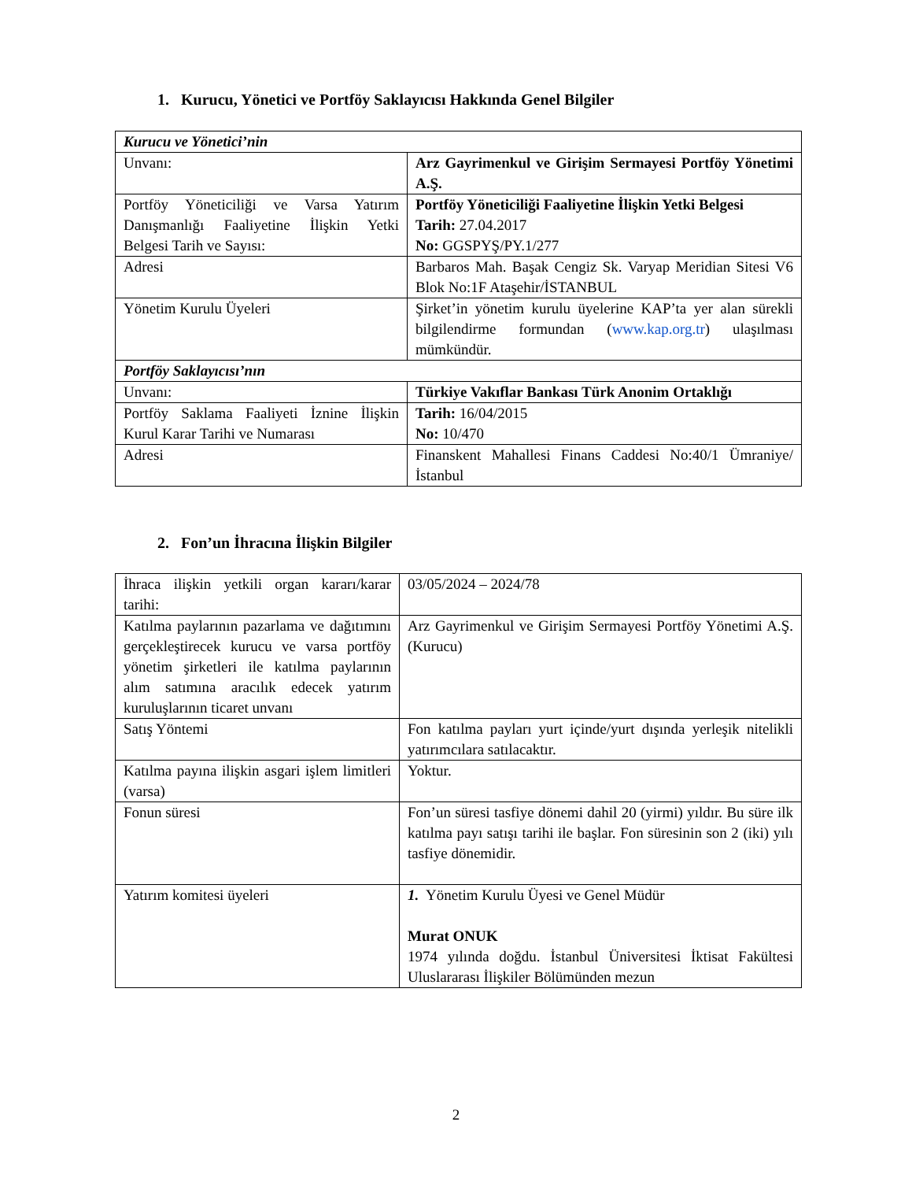1. Kurucu, Yönetici ve Portföy Saklayıcısı Hakkında Genel Bilgiler
| Kurucu ve Yönetici’nin | |
| Unvanı: | Arz Gayrimenkul ve Girişim Sermayesi Portföy Yönetimi A.Ş. |
| Portföy Yöneticiliği ve Varsa Yatırım Danışmanlığı Faaliyetine İlişkin Yetki Belgesi Tarih ve Sayısı: | Portföy Yöneticiliği Faaliyetine İlişkin Yetki Belgesi Tarih: 27.04.2017 No: GGSPYŞ/PY.1/277 |
| Adresi | Barbaros Mah. Başak Cengiz Sk. Varyap Meridian Sitesi V6 Blok No:1F Ataşehir/İSTANBUL |
| Yönetim Kurulu Üyeleri | Şirket’in yönetim kurulu üyelerine KAP’ta yer alan sürekli bilgilendirme formundan ( www.kap.org.tr ) ulaşılması mümkündür. |
| Portföy Saklayıcısı’nın | |
| Unvanı: | Türkiye Vakıflar Bankası Türk Anonim Ortaklığı |
| Portföy Saklama Faaliyeti İznine İlişkin Kurul Karar Tarihi ve Numarası | Tarih: 16/04/2015 No: 10/470 |
| Adresi | Finanskent Mahallesi Finans Caddesi No:40/1 Ümraniye/İstanbul |
2. Fon’un İhracına İlişkin Bilgiler
| İhraca ilişkin yetkili organ kararı/karar tarihi: | 03/05/2024 – 2024/78 |
| Katılma paylarının pazarlama ve dağıtımını gerçekleştirecek kurucu ve varsa portföy yönetim şirketleri ile katılma paylarının alım satımına aracılık edecek yatırım kuruluşlarının ticaret unvanı | Arz Gayrimenkul ve Girişim Sermayesi Portföy Yönetimi A.Ş. (Kurucu) |
| Satış Yöntemi | Fon katılma payları yurt içinde/yurt dışında yerleşik nitelikli yatırımcılara satılacaktır. |
| Katılma payına ilişkin asgari işlem limitleri (varsa) | Yoktur. |
| Fonun süresi | Fon’un süresi tasfiye dönemi dahil 20 (yirmi) yıldır. Bu süre ilk katılma payı satışı tarihi ile başlar. Fon süresinin son 2 (iki) yılı tasfiye dönemidir. |
| Yatırım komitesi üyeleri | 1. Yönetim Kurulu Üyesi ve Genel Müdür Murat ONUK 1974 yılında doğdu. İstanbul Üniversitesi İktisat Fakültesi Uluslararası İlişkiler Bölümünden mezun |
2